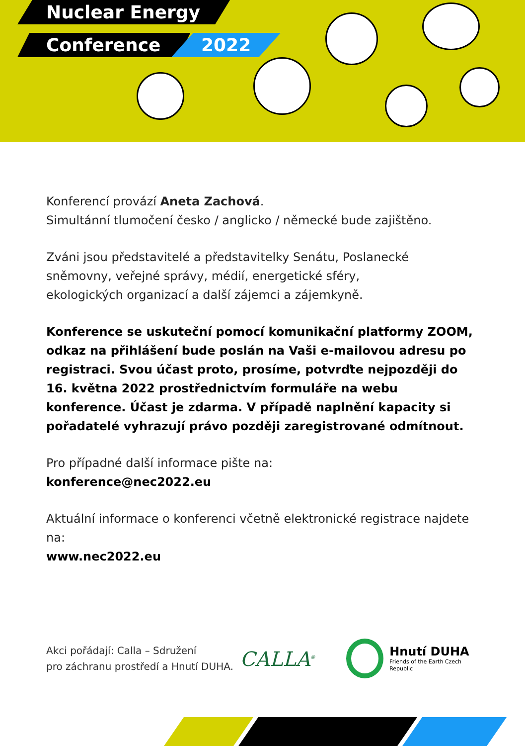Nuclear Energy
Conference 2022
Konferencí provází Aneta Zachová.
Simultánní tlumočení česko / anglicko / německé bude zajištěno.
Zváni jsou představitelé a představitelky Senátu, Poslanecké
sněmovny, veřejné správy, médií, energetické sféry,
ekologických organizací a další zájemci a zájemkyně.
Konference se uskuteční pomocí komunikační platformy ZOOM, odkaz na přihlášení bude poslán na Vaši e-mailovou adresu po registraci. Svou účast proto, prosíme, potvrďte nejpozději do 16. května 2022 prostřednictvím formuláře na webu konference. Účast je zdarma. V případě naplnění kapacity si pořadatelé vyhrazují právo později zaregistrované odmítnout.
Pro případné další informace pište na:
konference@nec2022.eu
Aktuální informace o konferenci včetně elektronické registrace najdete na:
www.nec2022.eu
Akci pořádají: Calla – Sdružení
pro záchranu prostředí a Hnutí DUHA.
CALLA<sup>®</sup>
Hnutí DUHA
Friends of the Earth Czech Republic